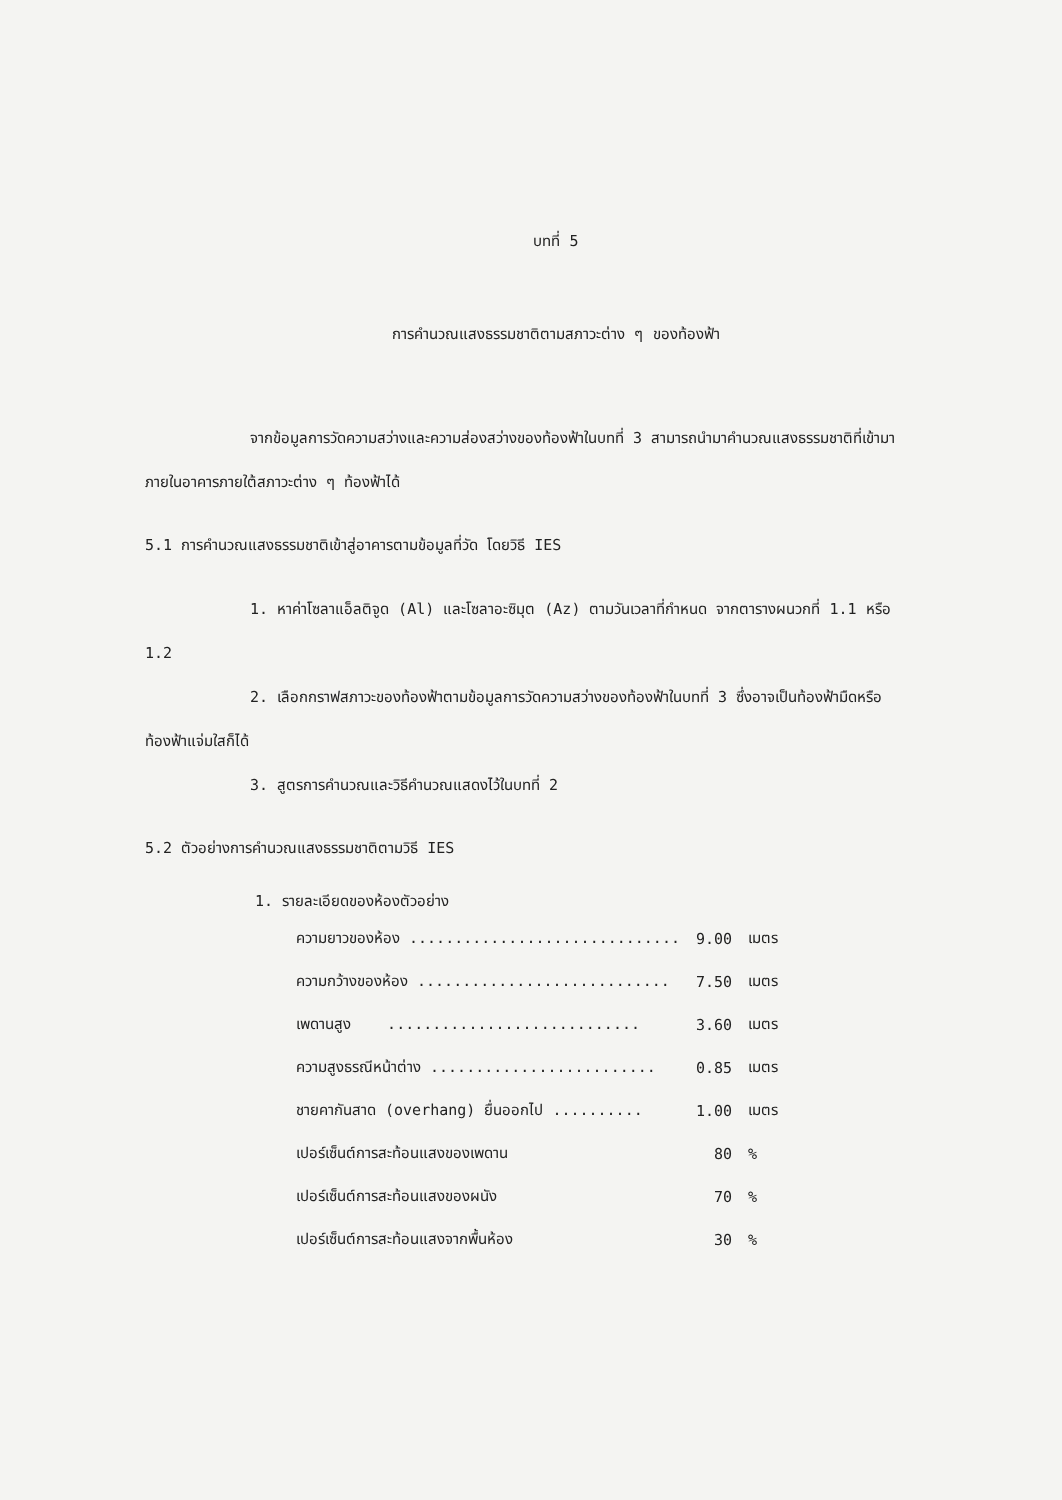บทที่ 5
การคำนวณแสงธรรมชาติตามสภาวะต่าง ๆ ของท้องฟ้า
จากข้อมูลการวัดความสว่างและความส่องสว่างของท้องฟ้าในบทที่ 3 สามารถนำมาคำนวณแสงธรรมชาติที่เข้ามาภายในอาคารภายใต้สภาวะต่าง ๆ ท้องฟ้าได้
5.1 การคำนวณแสงธรรมชาติเข้าสู่อาคารตามข้อมูลที่วัด โดยวิธี IES
1. หาค่าโซลาแอ็ลติจูด (Al) และโซลาอะซิมุต (Az) ตามวันเวลาที่กำหนด จากตารางผนวกที่ 1.1 หรือ 1.2
2. เลือกกราฟสภาวะของท้องฟ้าตามข้อมูลการวัดความสว่างของท้องฟ้าในบทที่ 3 ซึ่งอาจเป็นท้องฟ้ามืดหรือท้องฟ้าแจ่มใสก็ได้
3. สูตรการคำนวณและวิธีคำนวณแสดงไว้ในบทที่ 2
5.2 ตัวอย่างการคำนวณแสงธรรมชาติตามวิธี IES
1. รายละเอียดของห้องตัวอย่าง
| ความยาวของห้อง .............................. | 9.00 | เมตร |
| ความกว้างของห้อง ............................ | 7.50 | เมตร |
| เพดานสูง ............................ | 3.60 | เมตร |
| ความสูงธรณีหน้าต่าง ......................... | 0.85 | เมตร |
| ชายคากันสาด (overhang) ยื่นออกไป .......... | 1.00 | เมตร |
| เปอร์เซ็นต์การสะท้อนแสงของเพดาน | 80 | % |
| เปอร์เซ็นต์การสะท้อนแสงของผนัง | 70 | % |
| เปอร์เซ็นต์การสะท้อนแสงจากพื้นห้อง | 30 | % |